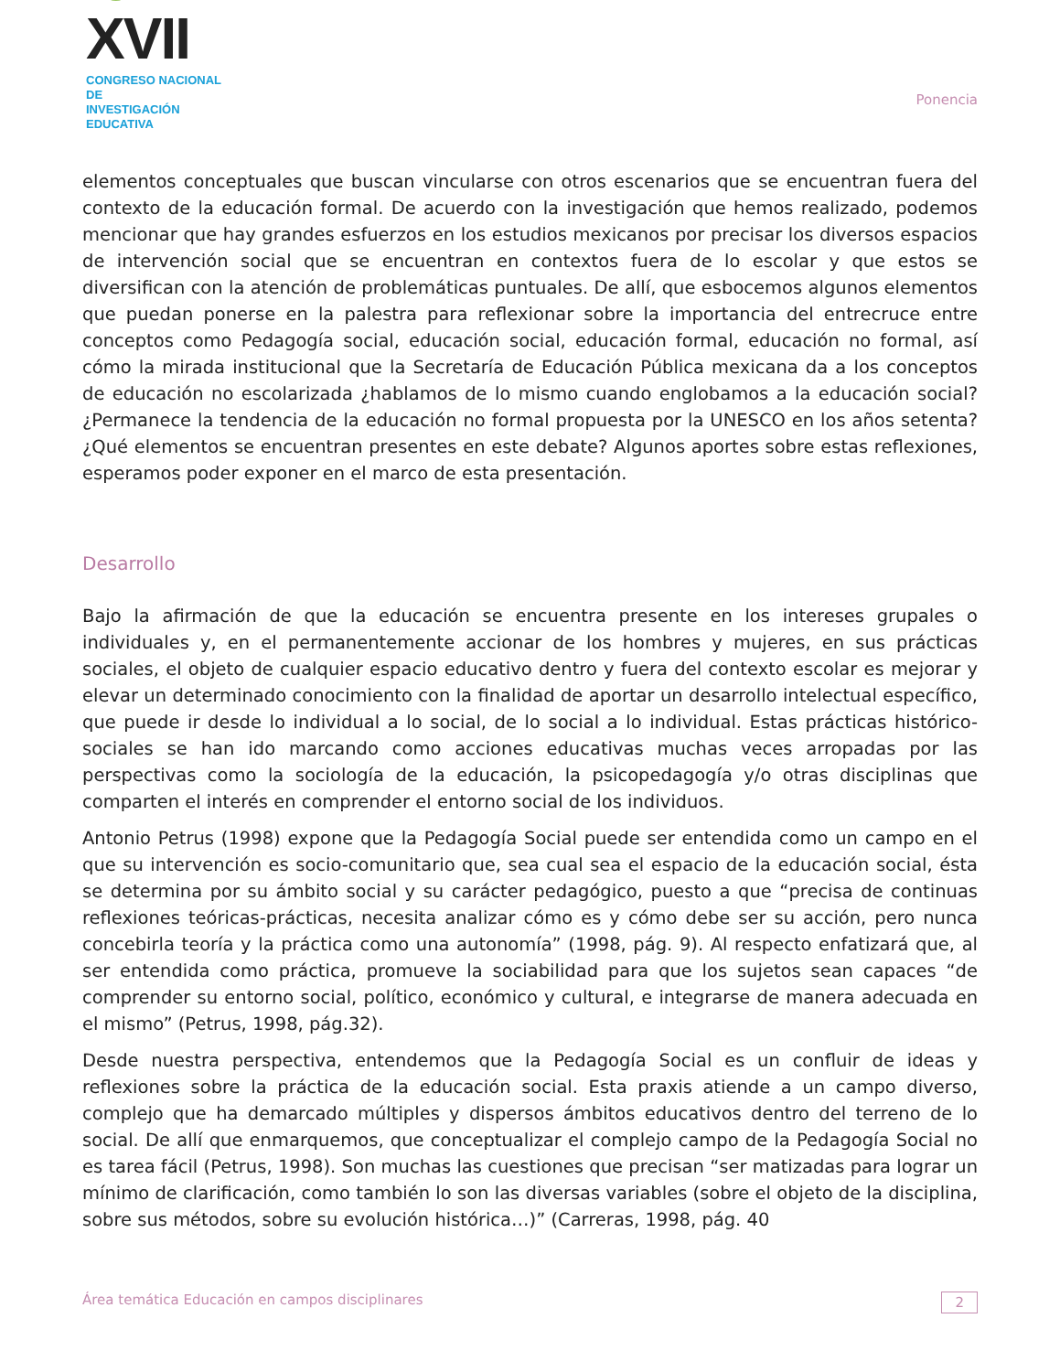☺XVII
CONGRESO NACIONAL DE
INVESTIGACIÓN EDUCATIVA
Ponencia
elementos conceptuales que buscan vincularse con otros escenarios que se encuentran fuera del contexto de la educación formal. De acuerdo con la investigación que hemos realizado, podemos mencionar que hay grandes esfuerzos en los estudios mexicanos por precisar los diversos espacios de intervención social que se encuentran en contextos fuera de lo escolar y que estos se diversifican con la atención de problemáticas puntuales. De allí, que esbocemos algunos elementos que puedan ponerse en la palestra para reflexionar sobre la importancia del entrecruce entre conceptos como Pedagogía social, educación social, educación formal, educación no formal, así cómo la mirada institucional que la Secretaría de Educación Pública mexicana da a los conceptos de educación no escolarizada ¿hablamos de lo mismo cuando englobamos a la educación social? ¿Permanece la tendencia de la educación no formal propuesta por la UNESCO en los años setenta? ¿Qué elementos se encuentran presentes en este debate? Algunos aportes sobre estas reflexiones, esperamos poder exponer en el marco de esta presentación.
Desarrollo
Bajo la afirmación de que la educación se encuentra presente en los intereses grupales o individuales y, en el permanentemente accionar de los hombres y mujeres, en sus prácticas sociales, el objeto de cualquier espacio educativo dentro y fuera del contexto escolar es mejorar y elevar un determinado conocimiento con la finalidad de aportar un desarrollo intelectual específico, que puede ir desde lo individual a lo social, de lo social a lo individual. Estas prácticas histórico-sociales se han ido marcando como acciones educativas muchas veces arropadas por las perspectivas como la sociología de la educación, la psicopedagogía y/o otras disciplinas que comparten el interés en comprender el entorno social de los individuos.
Antonio Petrus (1998) expone que la Pedagogía Social puede ser entendida como un campo en el que su intervención es socio-comunitario que, sea cual sea el espacio de la educación social, ésta se determina por su ámbito social y su carácter pedagógico, puesto a que “precisa de continuas reflexiones teóricas-prácticas, necesita analizar cómo es y cómo debe ser su acción, pero nunca concebirla teoría y la práctica como una autonomía” (1998, pág. 9). Al respecto enfatizará que, al ser entendida como práctica, promueve la sociabilidad para que los sujetos sean capaces “de comprender su entorno social, político, económico y cultural, e integrarse de manera adecuada en el mismo” (Petrus, 1998, pág.32).
Desde nuestra perspectiva, entendemos que la Pedagogía Social es un confluir de ideas y reflexiones sobre la práctica de la educación social. Esta praxis atiende a un campo diverso, complejo que ha demarcado múltiples y dispersos ámbitos educativos dentro del terreno de lo social. De allí que enmarquemos, que conceptualizar el complejo campo de la Pedagogía Social no es tarea fácil (Petrus, 1998). Son muchas las cuestiones que precisan “ser matizadas para lograr un mínimo de clarificación, como también lo son las diversas variables (sobre el objeto de la disciplina, sobre sus métodos, sobre su evolución histórica…)” (Carreras, 1998, pág. 40
Área temática Educación en campos disciplinares 2